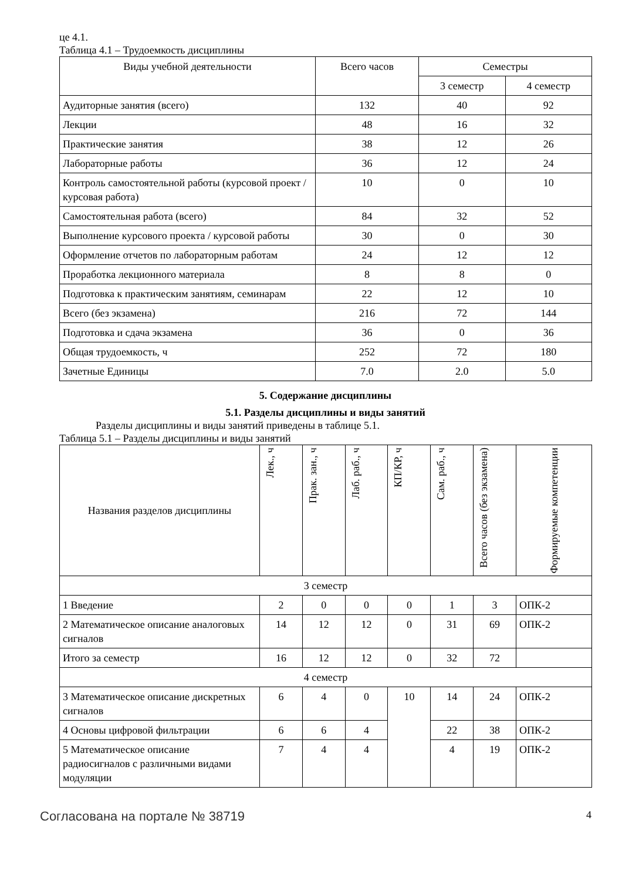це 4.1.
Таблица 4.1 – Трудоемкость дисциплины
| Виды учебной деятельности | Всего часов | Семестры | |
| --- | --- | --- | --- |
| | | 3 семестр | 4 семестр |
| Аудиторные занятия (всего) | 132 | 40 | 92 |
| Лекции | 48 | 16 | 32 |
| Практические занятия | 38 | 12 | 26 |
| Лабораторные работы | 36 | 12 | 24 |
| Контроль самостоятельной работы (курсовой проект / курсовая работа) | 10 | 0 | 10 |
| Самостоятельная работа (всего) | 84 | 32 | 52 |
| Выполнение курсового проекта / курсовой работы | 30 | 0 | 30 |
| Оформление отчетов по лабораторным работам | 24 | 12 | 12 |
| Проработка лекционного материала | 8 | 8 | 0 |
| Подготовка к практическим занятиям, семинарам | 22 | 12 | 10 |
| Всего (без экзамена) | 216 | 72 | 144 |
| Подготовка и сдача экзамена | 36 | 0 | 36 |
| Общая трудоемкость, ч | 252 | 72 | 180 |
| Зачетные Единицы | 7.0 | 2.0 | 5.0 |
5. Содержание дисциплины
5.1. Разделы дисциплины и виды занятий
Разделы дисциплины и виды занятий приведены в таблице 5.1.
Таблица 5.1 – Разделы дисциплины и виды занятий
| Названия разделов дисциплины | Лек., ч | Прак. зан., ч | Лаб. раб., ч | КП/КР, ч | Сам. раб., ч | Всего часов (без экзамена) | Формируемые компетенции |
| --- | --- | --- | --- | --- | --- | --- | --- |
| 3 семестр | | | | | | | |
| 1 Введение | 2 | 0 | 0 | 0 | 1 | 3 | ОПК-2 |
| 2 Математическое описание аналоговых сигналов | 14 | 12 | 12 | 0 | 31 | 69 | ОПК-2 |
| Итого за семестр | 16 | 12 | 12 | 0 | 32 | 72 | |
| 4 семестр | | | | | | | |
| 3 Математическое описание дискретных сигналов | 6 | 4 | 0 | 10 | 14 | 24 | ОПК-2 |
| 4 Основы цифровой фильтрации | 6 | 6 | 4 | | 22 | 38 | ОПК-2 |
| 5 Математическое описание радиосигналов с различными видами модуляции | 7 | 4 | 4 | | 4 | 19 | ОПК-2 |
Согласована на портале № 38719 4